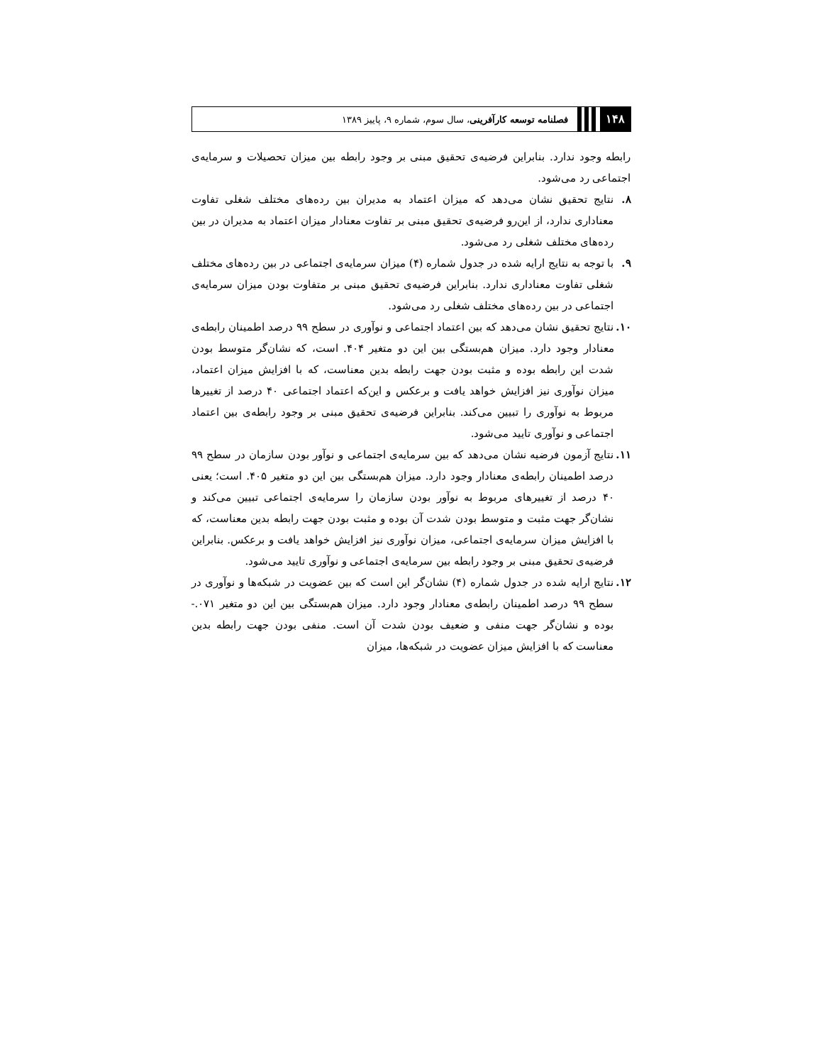۱۴۸ فصلنامه توسعه کارآفرینی، سال سوم، شماره ۹، پاییز ۱۳۸۹
رابطه وجود ندارد. بنابراین فرضیه‌ی تحقیق مبنی بر وجود رابطه بین میزان تحصیلات و سرمایه‌ی اجتماعی رد می‌شود.
۸. نتایج تحقیق نشان می‌دهد که میزان اعتماد به مدیران بین رده‌های مختلف شغلی تفاوت معناداری ندارد، از این‌رو فرضیه‌ی تحقیق مبنی بر تفاوت معنادار میزان اعتماد به مدیران در بین رده‌های مختلف شغلی رد می‌شود.
۹. با توجه به نتایج ارایه شده در جدول شماره (۴) میزان سرمایه‌ی اجتماعی در بین رده‌های مختلف شغلی تفاوت معناداری ندارد. بنابراین فرضیه‌ی تحقیق مبنی بر متفاوت بودن میزان سرمایه‌ی اجتماعی در بین رده‌های مختلف شغلی رد می‌شود.
۱۰.
نتایج تحقیق نشان می‌دهد که بین اعتماد اجتماعی و نوآوری در سطح ۹۹ درصد اطمینان رابطه‌ی معنادار وجود دارد. میزان هم‌بستگی بین این دو متغیر ۴۰۴. است، که نشان‌گر متوسط بودن شدت این رابطه بوده و مثبت بودن جهت رابطه بدین معناست، که با افزایش میزان اعتماد، میزان نوآوری نیز افزایش خواهد یافت و برعکس و این‌که اعتماد اجتماعی ۴۰ درصد از تغییرها مربوط به نوآوری را تبیین می‌کند. بنابراین فرضیه‌ی تحقیق مبنی بر وجود رابطه‌ی بین اعتماد اجتماعی و نوآوری تایید می‌شود.
۱۱.
نتایج آزمون فرضیه نشان می‌دهد که بین سرمایه‌ی اجتماعی و نوآور بودن سازمان در سطح ۹۹ درصد اطمینان رابطه‌ی معنادار وجود دارد. میزان هم‌بستگی بین این دو متغیر ۴۰۵. است؛ یعنی ۴۰ درصد از تغییرهای مربوط به نوآور بودن سازمان را سرمایه‌ی اجتماعی تبیین می‌کند و نشان‌گر جهت مثبت و متوسط بودن شدت آن بوده و مثبت بودن جهت رابطه بدین معناست، که با افزایش میزان سرمایه‌ی اجتماعی، میزان نوآوری نیز افزایش خواهد یافت و برعکس. بنابراین فرضیه‌ی تحقیق مبنی بر وجود رابطه بین سرمایه‌ی اجتماعی و نوآوری تایید می‌شود.
۱۲.
نتایج ارایه شده در جدول شماره (۴) نشان‌گر این است که بین عضویت در شبکه‌ها و نوآوری در سطح ۹۹ درصد اطمینان رابطه‌ی معنادار وجود دارد. میزان هم‌بستگی بین این دو متغیر ۰۷۱.- بوده و نشان‌گر جهت منفی و ضعیف بودن شدت آن است. منفی بودن جهت رابطه بدین معناست که با افزایش میزان عضویت در شبکه‌ها، میزان